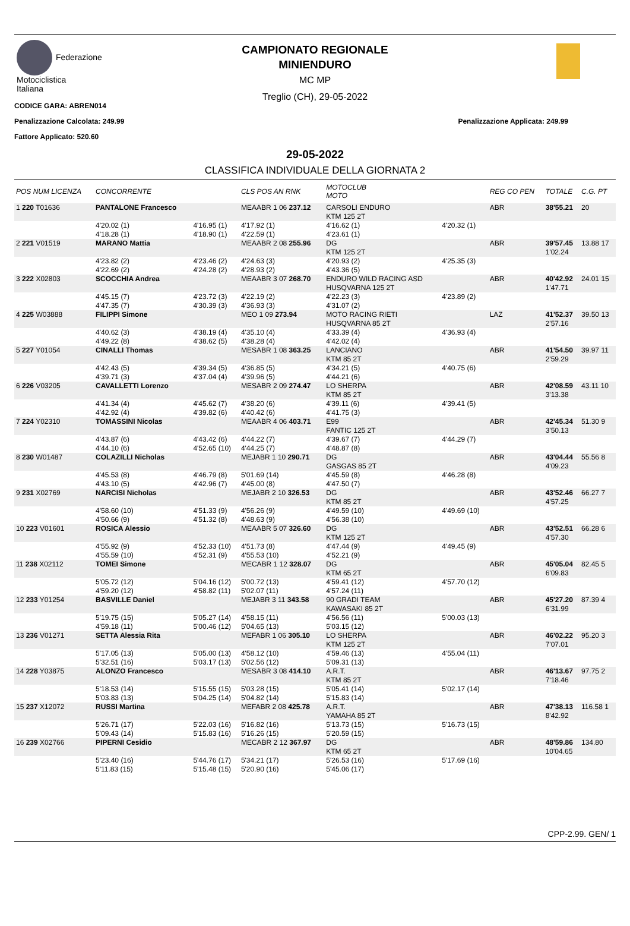Federazione
Motociclistica
Italiana
CAMPIONATO REGIONALE
MINIENDURO
MC MP
Treglio (CH), 29-05-2022
CODICE GARA: ABREN014
Penalizzazione Calcolata: 249.99 Penalizzazione Applicata: 249.99
Fattore Applicato: 520.60
29-05-2022
CLASSIFICA INDIVIDUALE DELLA GIORNATA 2
| POS NUM LICENZA | CONCORRENTE | | CLS POS AN RNK | MOTOCLUB MOTO | | REG CO PEN | TOTALE | C.G. PT |
| --- | --- | --- | --- | --- | --- | --- | --- | --- |
| 1 220 T01636 | PANTALONE Francesco | | MEAABR 1 06 237.12 | CARSOLI ENDURO KTM 125 2T | | ABR | 38'55.21 | 20 |
| | 4'20.02 (1) 4'18.28 (1) | 4'16.95 (1) 4'18.90 (1) | 4'17.92 (1) 4'22.59 (1) | 4'16.62 (1) 4'23.61 (1) | 4'20.32 (1) | | | |
| 2 221 V01519 | MARANO Mattia | | MEAABR 2 08 255.96 | DG KTM 125 2T | | ABR | 39'57.45 1'02.24 | 13.88 17 |
| | 4'23.82 (2) 4'22.69 (2) | 4'23.46 (2) 4'24.28 (2) | 4'24.63 (3) 4'28.93 (2) | 4'20.93 (2) 4'43.36 (5) | 4'25.35 (3) | | | |
| 3 222 X02803 | SCOCCHIA Andrea | | MEAABR 3 07 268.70 | ENDURO WILD RACING ASD HUSQVARNA 125 2T | | ABR | 40'42.92 1'47.71 | 24.01 15 |
| | 4'45.15 (7) 4'47.35 (7) | 4'23.72 (3) 4'30.39 (3) | 4'22.19 (2) 4'36.93 (3) | 4'22.23 (3) 4'31.07 (2) | 4'23.89 (2) | | | |
| 4 225 W03888 | FILIPPI Simone | | MEO 1 09 273.94 | MOTO RACING RIETI HUSQVARNA 85 2T | | LAZ | 41'52.37 2'57.16 | 39.50 13 |
| | 4'40.62 (3) 4'49.22 (8) | 4'38.19 (4) 4'38.62 (5) | 4'35.10 (4) 4'38.28 (4) | 4'33.39 (4) 4'42.02 (4) | 4'36.93 (4) | | | |
| 5 227 Y01054 | CINALLI Thomas | | MESABR 1 08 363.25 | LANCIANO KTM 85 2T | | ABR | 41'54.50 2'59.29 | 39.97 11 |
| | 4'42.43 (5) 4'39.71 (3) | 4'39.34 (5) 4'37.04 (4) | 4'36.85 (5) 4'39.96 (5) | 4'34.21 (5) 4'44.21 (6) | 4'40.75 (6) | | | |
| 6 226 V03205 | CAVALLETTI Lorenzo | | MESABR 2 09 274.47 | LO SHERPA KTM 85 2T | | ABR | 42'08.59 3'13.38 | 43.11 10 |
| | 4'41.34 (4) 4'42.92 (4) | 4'45.62 (7) 4'39.82 (6) | 4'38.20 (6) 4'40.42 (6) | 4'39.11 (6) 4'41.75 (3) | 4'39.41 (5) | | | |
| 7 224 Y02310 | TOMASSINI Nicolas | | MEAABR 4 06 403.71 | E99 FANTIC 125 2T | | ABR | 42'45.34 3'50.13 | 51.30 9 |
| | 4'43.87 (6) 4'44.10 (6) | 4'43.42 (6) 4'52.65 (10) | 4'44.22 (7) 4'44.25 (7) | 4'39.67 (7) 4'48.87 (8) | 4'44.29 (7) | | | |
| 8 230 W01487 | COLAZILLI Nicholas | | MEJABR 1 10 290.71 | DG GASGAS 85 2T | | ABR | 43'04.44 4'09.23 | 55.56 8 |
| | 4'45.53 (8) 4'43.10 (5) | 4'46.79 (8) 4'42.96 (7) | 5'01.69 (14) 4'45.00 (8) | 4'45.59 (8) 4'47.50 (7) | 4'46.28 (8) | | | |
| 9 231 X02769 | NARCISI Nicholas | | MEJABR 2 10 326.53 | DG KTM 85 2T | | ABR | 43'52.46 4'57.25 | 66.27 7 |
| | 4'58.60 (10) 4'50.66 (9) | 4'51.33 (9) 4'51.32 (8) | 4'56.26 (9) 4'48.63 (9) | 4'49.59 (10) 4'56.38 (10) | 4'49.69 (10) | | | |
| 10 223 V01601 | ROSICA Alessio | | MEAABR 5 07 326.60 | DG KTM 125 2T | | ABR | 43'52.51 4'57.30 | 66.28 6 |
| | 4'55.92 (9) 4'55.59 (10) | 4'52.33 (10) 4'52.31 (9) | 4'51.73 (8) 4'55.53 (10) | 4'47.44 (9) 4'52.21 (9) | 4'49.45 (9) | | | |
| 11 238 X02112 | TOMEI Simone | | MECABR 1 12 328.07 | DG KTM 65 2T | | ABR | 45'05.04 6'09.83 | 82.45 5 |
| | 5'05.72 (12) 4'59.20 (12) | 5'04.16 (12) 4'58.82 (11) | 5'00.72 (13) 5'02.07 (11) | 4'59.41 (12) 4'57.24 (11) | 4'57.70 (12) | | | |
| 12 233 Y01254 | BASVILLE Daniel | | MEJABR 3 11 343.58 | 90 GRADI TEAM KAWASAKI 85 2T | | ABR | 45'27.20 6'31.99 | 87.39 4 |
| | 5'19.75 (15) 4'59.18 (11) | 5'05.27 (14) 5'00.46 (12) | 4'58.15 (11) 5'04.65 (13) | 4'56.56 (11) 5'03.15 (12) | 5'00.03 (13) | | | |
| 13 236 V01271 | SETTA Alessia Rita | | MEFABR 1 06 305.10 | LO SHERPA KTM 125 2T | | ABR | 46'02.22 7'07.01 | 95.20 3 |
| | 5'17.05 (13) 5'32.51 (16) | 5'05.00 (13) 5'03.17 (13) | 4'58.12 (10) 5'02.56 (12) | 4'59.46 (13) 5'09.31 (13) | 4'55.04 (11) | | | |
| 14 228 Y03875 | ALONZO Francesco | | MESABR 3 08 414.10 | A.R.T. KTM 85 2T | | ABR | 46'13.67 7'18.46 | 97.75 2 |
| | 5'18.53 (14) 5'03.83 (13) | 5'15.55 (15) 5'04.25 (14) | 5'03.28 (15) 5'04.82 (14) | 5'05.41 (14) 5'15.83 (14) | 5'02.17 (14) | | | |
| 15 237 X12072 | RUSSI Martina | | MEFABR 2 08 425.78 | A.R.T. YAMAHA 85 2T | | ABR | 47'38.13 8'42.92 | 116.58 1 |
| | 5'26.71 (17) 5'09.43 (14) | 5'22.03 (16) 5'15.83 (16) | 5'16.82 (16) 5'16.26 (15) | 5'13.73 (15) 5'20.59 (15) | 5'16.73 (15) | | | |
| 16 239 X02766 | PIPERNI Cesidio | | MECABR 2 12 367.97 | DG KTM 65 2T | | ABR | 48'59.86 10'04.65 | 134.80 |
| | 5'23.40 (16) 5'11.83 (15) | 5'44.76 (17) 5'15.48 (15) | 5'34.21 (17) 5'20.90 (16) | 5'26.53 (16) 5'45.06 (17) | 5'17.69 (16) | | | |
CPP-2.99. GEN/ 1